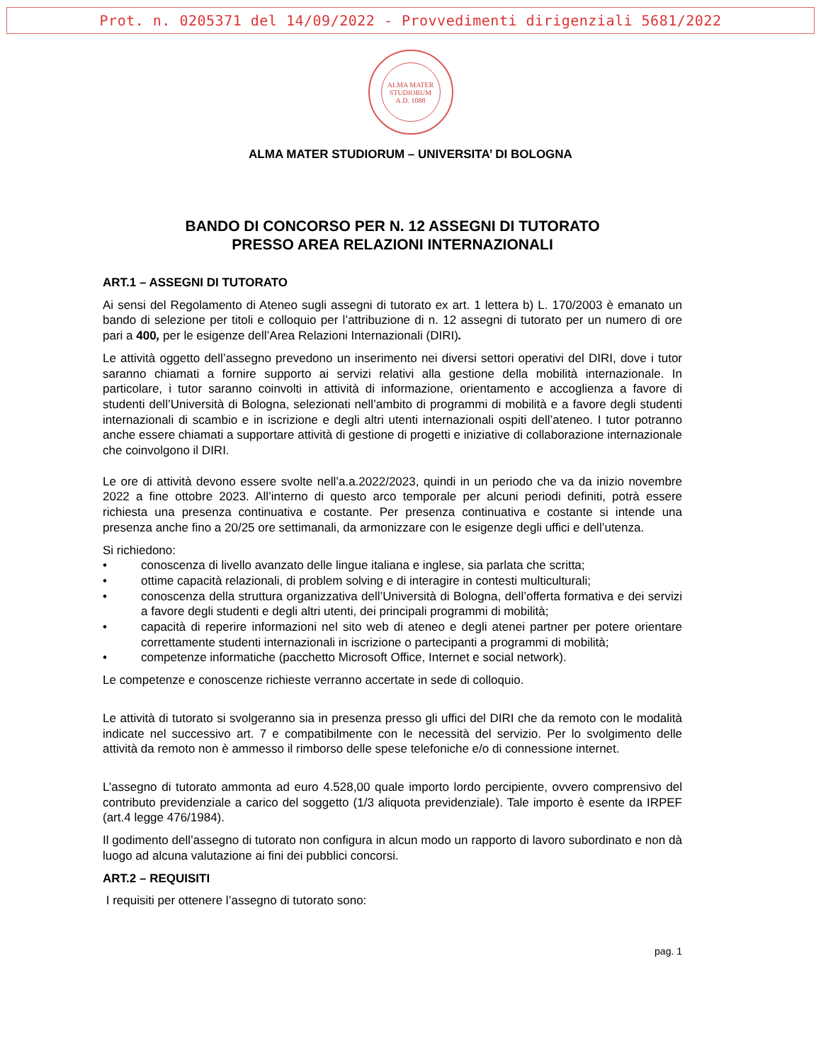Prot. n. 0205371 del 14/09/2022 - Provvedimenti dirigenziali 5681/2022
ALMA MATER
STUDIORUM
A.D. 1088
ALMA MATER STUDIORUM – UNIVERSITA’ DI BOLOGNA
BANDO DI CONCORSO PER N. 12 ASSEGNI DI TUTORATO
PRESSO AREA RELAZIONI INTERNAZIONALI
ART.1 – ASSEGNI DI TUTORATO
Ai sensi del Regolamento di Ateneo sugli assegni di tutorato ex art. 1 lettera b) L. 170/2003 è emanato un bando di selezione per titoli e colloquio per l’attribuzione di n. 12 assegni di tutorato per un numero di ore pari a 400, per le esigenze dell’Area Relazioni Internazionali (DIRI).
Le attività oggetto dell’assegno prevedono un inserimento nei diversi settori operativi del DIRI, dove i tutor saranno chiamati a fornire supporto ai servizi relativi alla gestione della mobilità internazionale. In particolare, i tutor saranno coinvolti in attività di informazione, orientamento e accoglienza a favore di studenti dell’Università di Bologna, selezionati nell’ambito di programmi di mobilità e a favore degli studenti internazionali di scambio e in iscrizione e degli altri utenti internazionali ospiti dell’ateneo. I tutor potranno anche essere chiamati a supportare attività di gestione di progetti e iniziative di collaborazione internazionale che coinvolgono il DIRI.
Le ore di attività devono essere svolte nell’a.a.2022/2023, quindi in un periodo che va da inizio novembre 2022 a fine ottobre 2023. All’interno di questo arco temporale per alcuni periodi definiti, potrà essere richiesta una presenza continuativa e costante. Per presenza continuativa e costante si intende una presenza anche fino a 20/25 ore settimanali, da armonizzare con le esigenze degli uffici e dell’utenza.
Si richiedono:
• conoscenza di livello avanzato delle lingue italiana e inglese, sia parlata che scritta;
• ottime capacità relazionali, di problem solving e di interagire in contesti multiculturali;
• conoscenza della struttura organizzativa dell’Università di Bologna, dell’offerta formativa e dei servizi a favore degli studenti e degli altri utenti, dei principali programmi di mobilità;
• capacità di reperire informazioni nel sito web di ateneo e degli atenei partner per potere orientare correttamente studenti internazionali in iscrizione o partecipanti a programmi di mobilità;
• competenze informatiche (pacchetto Microsoft Office, Internet e social network).
Le competenze e conoscenze richieste verranno accertate in sede di colloquio.
Le attività di tutorato si svolgeranno sia in presenza presso gli uffici del DIRI che da remoto con le modalità indicate nel successivo art. 7 e compatibilmente con le necessità del servizio. Per lo svolgimento delle attività da remoto non è ammesso il rimborso delle spese telefoniche e/o di connessione internet.
L’assegno di tutorato ammonta ad euro 4.528,00 quale importo lordo percipiente, ovvero comprensivo del contributo previdenziale a carico del soggetto (1/3 aliquota previdenziale). Tale importo è esente da IRPEF (art.4 legge 476/1984).
Il godimento dell’assegno di tutorato non configura in alcun modo un rapporto di lavoro subordinato e non dà luogo ad alcuna valutazione ai fini dei pubblici concorsi.
ART.2 – REQUISITI
I requisiti per ottenere l’assegno di tutorato sono:
pag. 1